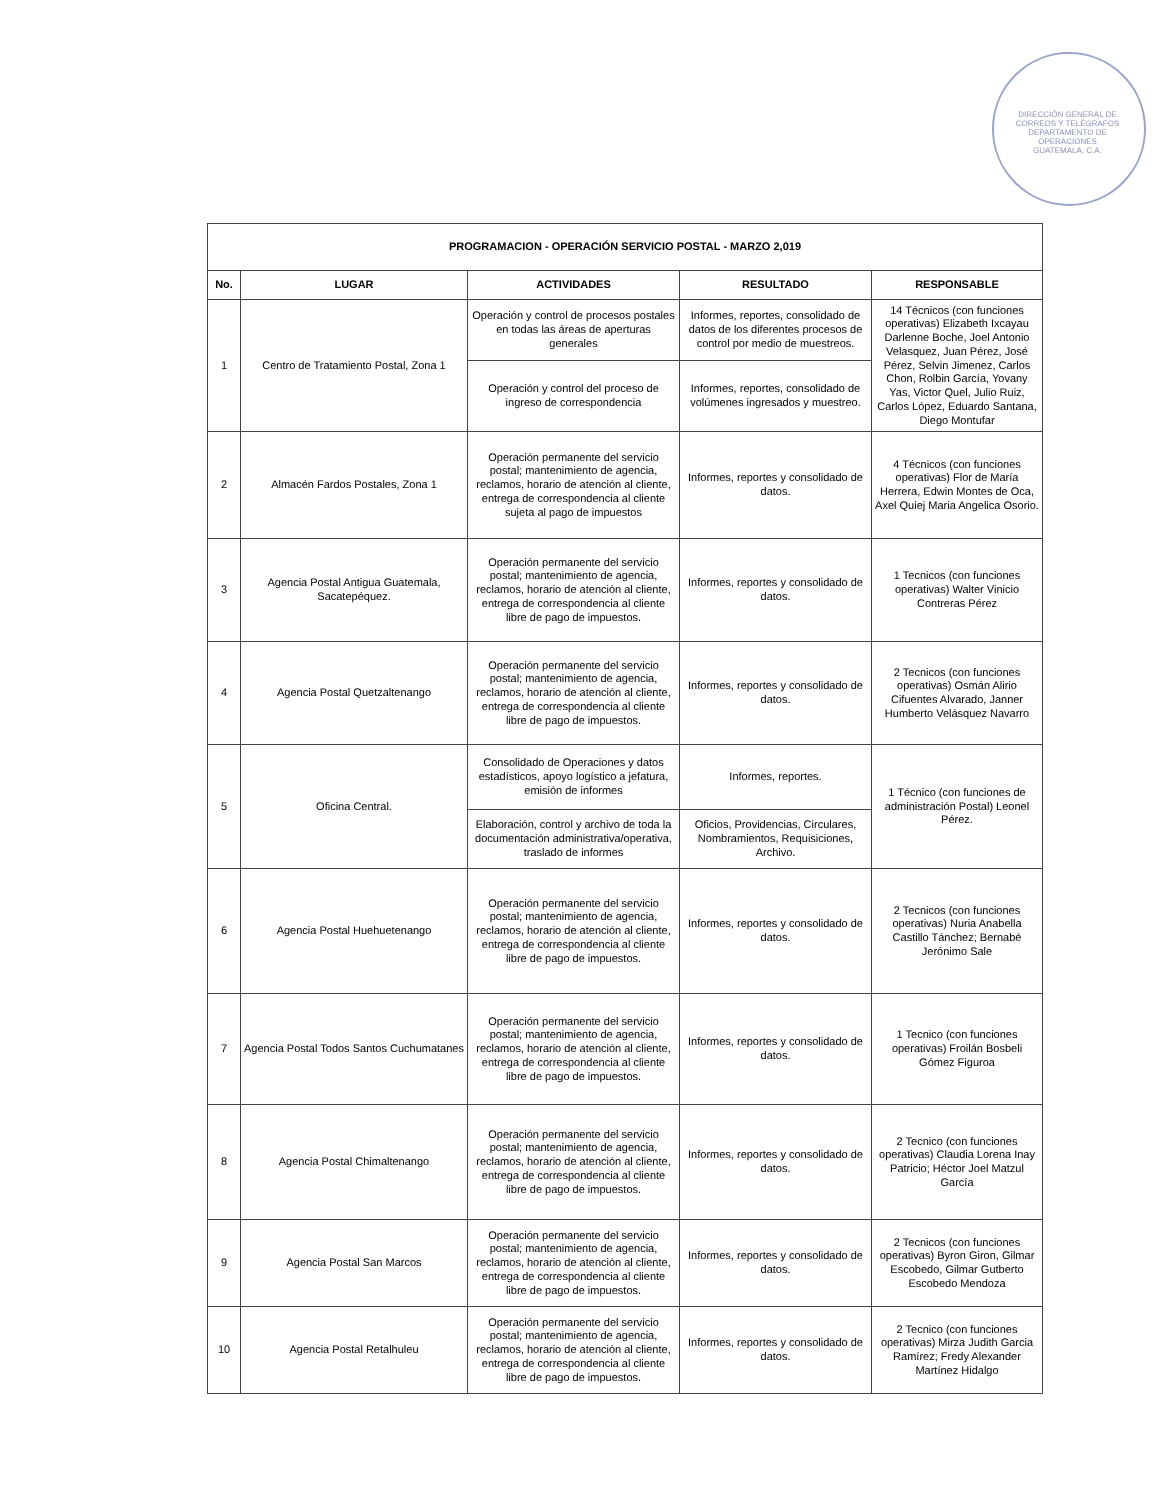DIRECCIÓN GENERAL DE CORREOS Y TELÉGRAFOS
DEPARTAMENTO DE OPERACIONES
GUATEMALA, C.A.
| PROGRAMACION - OPERACIÓN SERVICIO POSTAL - MARZO 2,019 | | | | |
| --- | --- | --- | --- | --- |
| No. | LUGAR | ACTIVIDADES | RESULTADO | RESPONSABLE |
| 1 | Centro de Tratamiento Postal, Zona 1 | Operación y control de procesos postales en todas las áreas de aperturas generales | Informes, reportes, consolidado de datos de los diferentes procesos de control por medio de muestreos. | 14 Técnicos (con funciones operativas) Elizabeth Ixcayau Darlenne Boche, Joel Antonio Velasquez, Juan Pérez, José Pérez, Selvin Jimenez, Carlos Chon, Rolbin García, Yovany Yas, Victor Quel, Julio Ruiz, Carlos López, Eduardo Santana, Diego Montufar |
| | | Operación y control del proceso de ingreso de correspondencia | Informes, reportes, consolidado de volúmenes ingresados y muestreo. | |
| 2 | Almacén Fardos Postales, Zona 1 | Operación permanente del servicio postal; mantenimiento de agencia, reclamos, horario de atención al cliente, entrega de correspondencia al cliente sujeta al pago de impuestos | Informes, reportes y consolidado de datos. | 4 Técnicos (con funciones operativas) Flor de María Herrera, Edwin Montes de Oca, Axel Quiej Maria Angelica Osorio. |
| 3 | Agencia Postal Antigua Guatemala, Sacatepéquez. | Operación permanente del servicio postal; mantenimiento de agencia, reclamos, horario de atención al cliente, entrega de correspondencia al cliente libre de pago de impuestos. | Informes, reportes y consolidado de datos. | 1 Tecnicos (con funciones operativas) Walter Vinicio Contreras Pérez |
| 4 | Agencia Postal Quetzaltenango | Operación permanente del servicio postal; mantenimiento de agencia, reclamos, horario de atención al cliente, entrega de correspondencia al cliente libre de pago de impuestos. | Informes, reportes y consolidado de datos. | 2 Tecnicos (con funciones operativas) Osmán Alirio Cifuentes Alvarado, Janner Humberto Velásquez Navarro |
| 5 | Oficina Central. | Consolidado de Operaciones y datos estadísticos, apoyo logístico a jefatura, emisión de informes | Informes, reportes. | 1 Técnico (con funciones de administración Postal) Leonel Pérez. |
| | | Elaboración, control y archivo de toda la documentación administrativa/operativa, traslado de informes | Oficios, Providencias, Circulares, Nombramientos, Requisiciones, Archivo. | |
| 6 | Agencia Postal Huehuetenango | Operación permanente del servicio postal; mantenimiento de agencia, reclamos, horario de atención al cliente, entrega de correspondencia al cliente libre de pago de impuestos. | Informes, reportes y consolidado de datos. | 2 Tecnicos (con funciones operativas) Nuria Anabella Castillo Tánchez; Bernabé Jerónimo Sale |
| 7 | Agencia Postal Todos Santos Cuchumatanes | Operación permanente del servicio postal; mantenimiento de agencia, reclamos, horario de atención al cliente, entrega de correspondencia al cliente libre de pago de impuestos. | Informes, reportes y consolidado de datos. | 1 Tecnico (con funciones operativas) Froilán Bosbeli Gómez Figuroa |
| 8 | Agencia Postal Chimaltenango | Operación permanente del servicio postal; mantenimiento de agencia, reclamos, horario de atención al cliente, entrega de correspondencia al cliente libre de pago de impuestos. | Informes, reportes y consolidado de datos. | 2 Tecnico (con funciones operativas) Claudia Lorena Inay Patricio; Héctor Joel Matzul García |
| 9 | Agencia Postal San Marcos | Operación permanente del servicio postal; mantenimiento de agencia, reclamos, horario de atención al cliente, entrega de correspondencia al cliente libre de pago de impuestos. | Informes, reportes y consolidado de datos. | 2 Tecnicos (con funciones operativas) Byron Giron, Gilmar Escobedo, Gilmar Gutberto Escobedo Mendoza |
| 10 | Agencia Postal Retalhuleu | Operación permanente del servicio postal; mantenimiento de agencia, reclamos, horario de atención al cliente, entrega de correspondencia al cliente libre de pago de impuestos. | Informes, reportes y consolidado de datos. | 2 Tecnico (con funciones operativas) Mirza Judith Garcia Ramírez; Fredy Alexander Martínez Hidalgo |